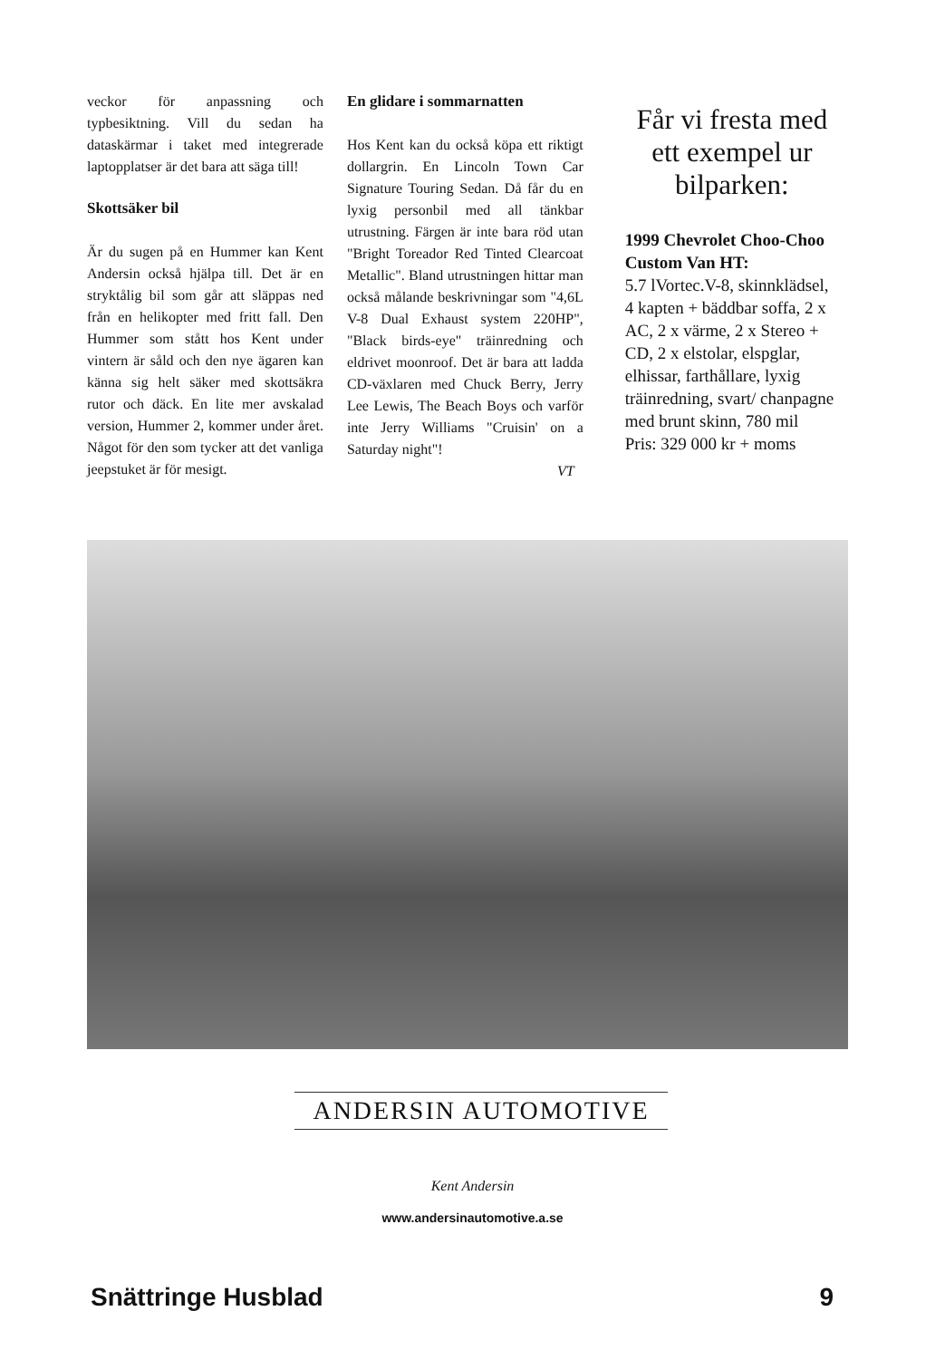veckor för anpassning och typbesiktning. Vill du sedan ha dataskärmar i taket med integrerade laptopplatser är det bara att säga till!
Skottsäker bil
Är du sugen på en Hummer kan Kent Andersin också hjälpa till. Det är en stryktålig bil som går att släppas ned från en helikopter med fritt fall. Den Hummer som stått hos Kent under vintern är såld och den nye ägaren kan känna sig helt säker med skottsäkra rutor och däck. En lite mer avskalad version, Hummer 2, kommer under året. Något för den som tycker att det vanliga jeepstuket är för mesigt.
En glidare i sommarnatten
Hos Kent kan du också köpa ett riktigt dollargrin. En Lincoln Town Car Signature Touring Sedan. Då får du en lyxig personbil med all tänkbar utrustning. Färgen är inte bara röd utan "Bright Toreador Red Tinted Clearcoat Metallic". Bland utrustningen hittar man också målande beskrivningar som "4,6L V-8 Dual Exhaust system 220HP", "Black birds-eye" träinredning och eldrivet moonroof. Det är bara att ladda CD-växlaren med Chuck Berry, Jerry Lee Lewis, The Beach Boys och varför inte Jerry Williams "Cruisin' on a Saturday night"!
VT
Får vi fresta med ett exempel ur bilparken:
1999 Chevrolet Choo-Choo Custom Van HT:
5.7 lVortec.V-8, skinnklädsel, 4 kapten + bäddbar soffa, 2 x AC, 2 x värme, 2 x Stereo + CD, 2 x elstolar, elspglar, elhissar, farthållare, lyxig träinredning, svart/ chanpagne med brunt skinn, 780 mil
Pris: 329 000 kr + moms
ANDERSIN AUTOMOTIVE
Kent Andersin
www.andersinautomotive.a.se
Snättringe Husblad 9